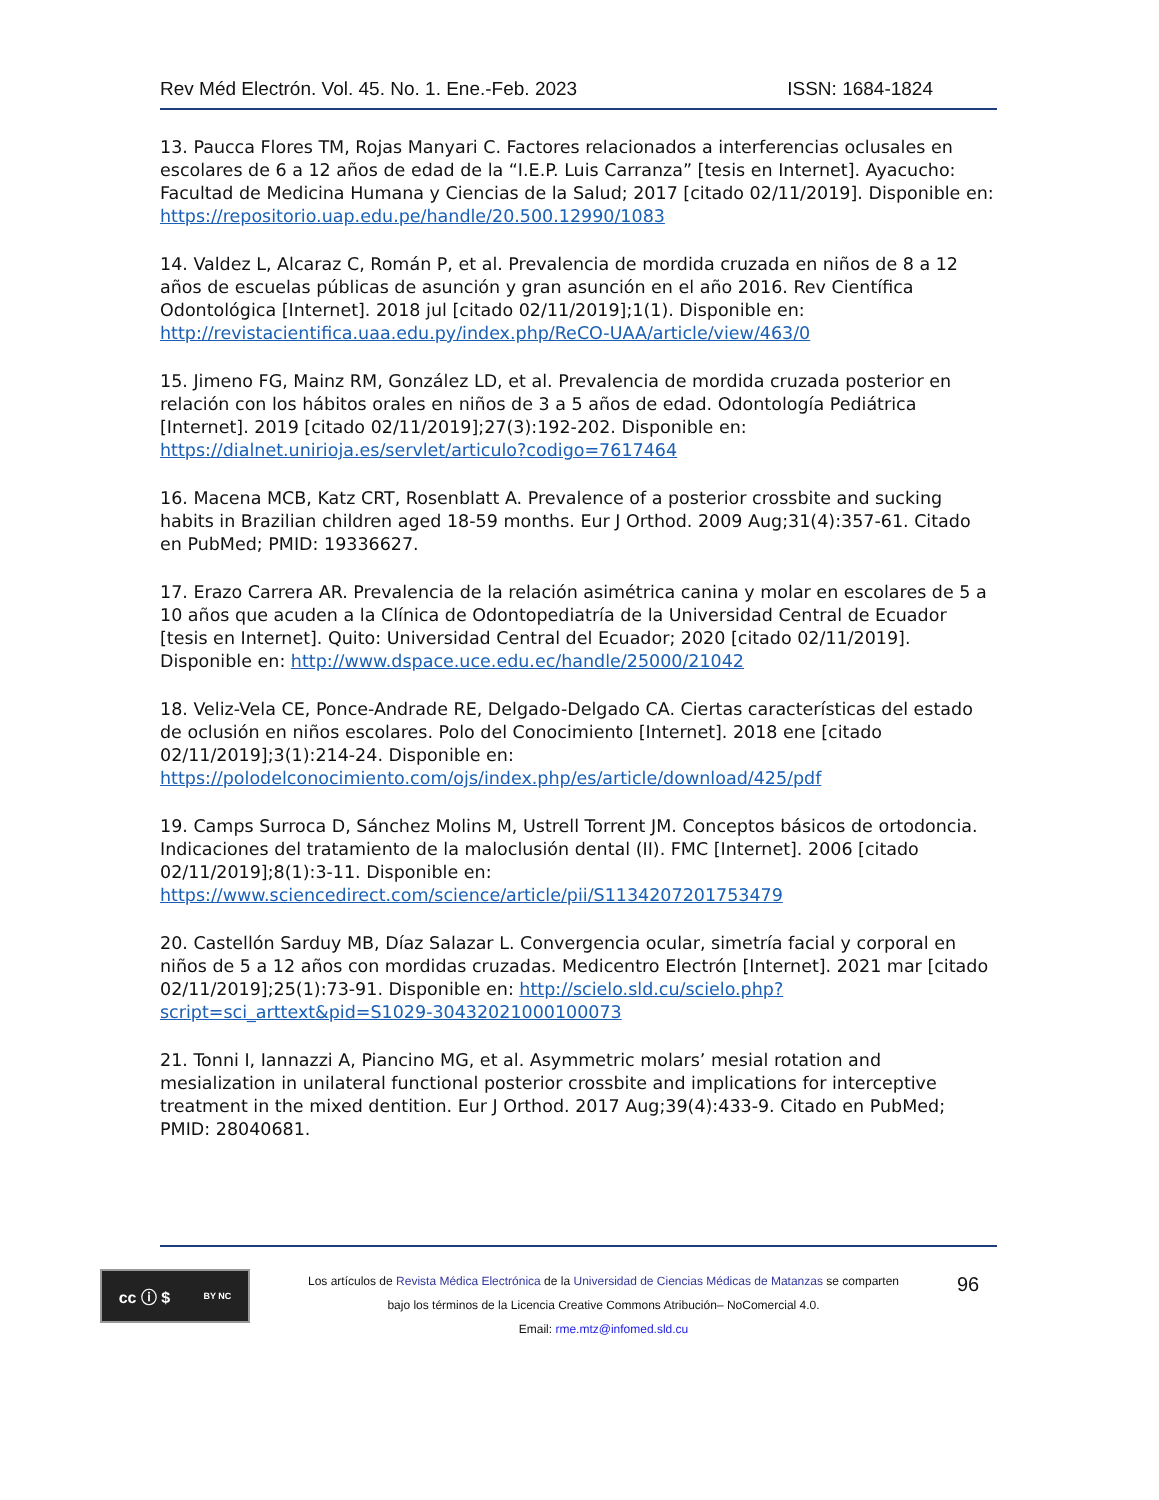Rev Méd Electrón. Vol. 45. No. 1. Ene.-Feb. 2023 ISSN: 1684-1824
13. Paucca Flores TM, Rojas Manyari C. Factores relacionados a interferencias oclusales en escolares de 6 a 12 años de edad de la “I.E.P. Luis Carranza” [tesis en Internet]. Ayacucho: Facultad de Medicina Humana y Ciencias de la Salud; 2017 [citado 02/11/2019]. Disponible en: https://repositorio.uap.edu.pe/handle/20.500.12990/1083
14. Valdez L, Alcaraz C, Román P, et al. Prevalencia de mordida cruzada en niños de 8 a 12 años de escuelas públicas de asunción y gran asunción en el año 2016. Rev Científica Odontológica [Internet]. 2018 jul [citado 02/11/2019];1(1). Disponible en: http://revistacientifica.uaa.edu.py/index.php/ReCO-UAA/article/view/463/0
15. Jimeno FG, Mainz RM, González LD, et al. Prevalencia de mordida cruzada posterior en relación con los hábitos orales en niños de 3 a 5 años de edad. Odontología Pediátrica [Internet]. 2019 [citado 02/11/2019];27(3):192-202. Disponible en: https://dialnet.unirioja.es/servlet/articulo?codigo=7617464
16. Macena MCB, Katz CRT, Rosenblatt A. Prevalence of a posterior crossbite and sucking habits in Brazilian children aged 18-59 months. Eur J Orthod. 2009 Aug;31(4):357-61. Citado en PubMed; PMID: 19336627.
17. Erazo Carrera AR. Prevalencia de la relación asimétrica canina y molar en escolares de 5 a 10 años que acuden a la Clínica de Odontopediatría de la Universidad Central de Ecuador [tesis en Internet]. Quito: Universidad Central del Ecuador; 2020 [citado 02/11/2019]. Disponible en: http://www.dspace.uce.edu.ec/handle/25000/21042
18. Veliz-Vela CE, Ponce-Andrade RE, Delgado-Delgado CA. Ciertas características del estado de oclusión en niños escolares. Polo del Conocimiento [Internet]. 2018 ene [citado 02/11/2019];3(1):214-24. Disponible en: https://polodelconocimiento.com/ojs/index.php/es/article/download/425/pdf
19. Camps Surroca D, Sánchez Molins M, Ustrell Torrent JM. Conceptos básicos de ortodoncia. Indicaciones del tratamiento de la maloclusión dental (II). FMC [Internet]. 2006 [citado 02/11/2019];8(1):3-11. Disponible en: https://www.sciencedirect.com/science/article/pii/S1134207201753479
20. Castellón Sarduy MB, Díaz Salazar L. Convergencia ocular, simetría facial y corporal en niños de 5 a 12 años con mordidas cruzadas. Medicentro Electrón [Internet]. 2021 mar [citado 02/11/2019];25(1):73-91. Disponible en: http://scielo.sld.cu/scielo.php?script=sci_arttext&pid=S1029-30432021000100073
21. Tonni I, Iannazzi A, Piancino MG, et al. Asymmetric molars’ mesial rotation and mesialization in unilateral functional posterior crossbite and implications for interceptive treatment in the mixed dentition. Eur J Orthod. 2017 Aug;39(4):433-9. Citado en PubMed; PMID: 28040681.
cc ⓘ $ BY NC
Los artículos de Revista Médica Electrónica de la Universidad de Ciencias Médicas de Matanzas se comparten
bajo los términos de la Licencia Creative Commons Atribución– NoComercial 4.0.
Email: rme.mtz@infomed.sld.cu
96